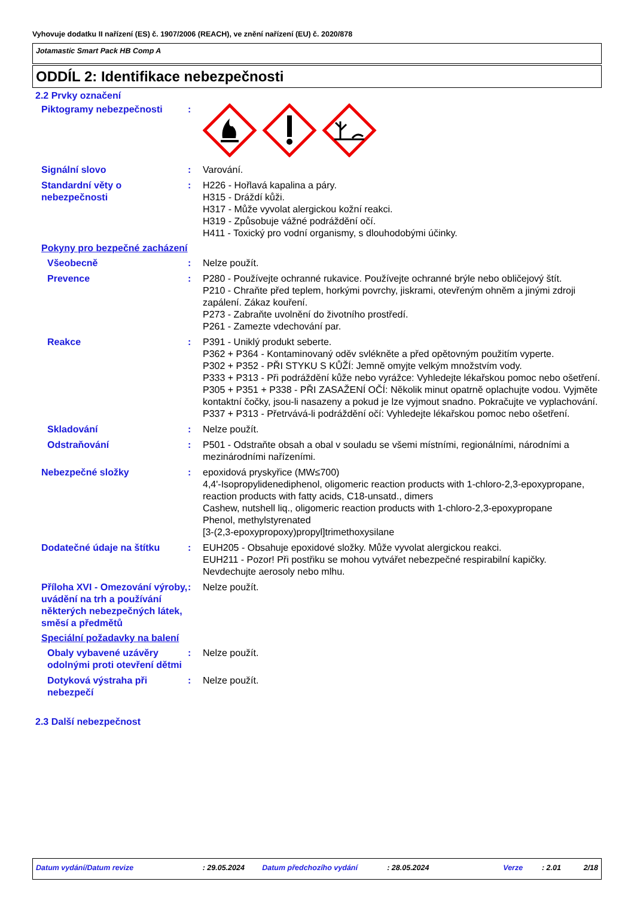Vyhovuje dodatku II nařízení (ES) č. 1907/2006 (REACH), ve znění nařízení (EU) č. 2020/878
Jotamastic Smart Pack HB Comp A
ODDÍL 2: Identifikace nebezpečnosti
2.2 Prvky označení
Piktogramy nebezpečnosti :
Signální slovo : Varování.
Standardní věty o nebezpečnosti
: H226 - Hořlavá kapalina a páry.
H315 - Dráždí kůži.
H317 - Může vyvolat alergickou kožní reakci.
H319 - Způsobuje vážné podráždění očí.
H411 - Toxický pro vodní organismy, s dlouhodobými účinky.
Pokyny pro bezpečné zacházení
Všeobecně : Nelze použít.
Prevence : P280 - Používejte ochranné rukavice. Používejte ochranné brýle nebo obličejový štít.
P210 - Chraňte před teplem, horkými povrchy, jiskrami, otevřeným ohněm a jinými zdroji zapálení. Zákaz kouření.
P273 - Zabraňte uvolnění do životního prostředí.
P261 - Zamezte vdechování par.
Reakce : P391 - Uniklý produkt seberte.
P362 + P364 - Kontaminovaný oděv svlékněte a před opětovným použitím vyperte.
P302 + P352 - PŘI STYKU S KŮŽÍ: Jemně omyjte velkým množstvím vody.
P333 + P313 - Při podráždění kůže nebo vyrážce: Vyhledejte lékařskou pomoc nebo ošetření.
P305 + P351 + P338 - PŘI ZASAŽENÍ OČÍ: Několik minut opatrně oplachujte vodou. Vyjměte kontaktní čočky, jsou-li nasazeny a pokud je lze vyjmout snadno. Pokračujte ve vyplachování.
P337 + P313 - Přetrvává-li podráždění očí: Vyhledejte lékařskou pomoc nebo ošetření.
Skladování : Nelze použít.
Odstraňování : P501 - Odstraňte obsah a obal v souladu se všemi místními, regionálními, národními a mezinárodními nařízeními.
Nebezpečné složky : epoxidová pryskyřice (MW≤700)
4,4'-Isopropylidenediphenol, oligomeric reaction products with 1-chloro-2,3-epoxypropane, reaction products with fatty acids, C18-unsatd., dimers
Cashew, nutshell liq., oligomeric reaction products with 1-chloro-2,3-epoxypropane
Phenol, methylstyrenated
[3-(2,3-epoxypropoxy)propyl]trimethoxysilane
Dodatečné údaje na štítku : EUH205 - Obsahuje epoxidové složky. Může vyvolat alergickou reakci.
EUH211 - Pozor! Při postřiku se mohou vytvářet nebezpečné respirabilní kapičky. Nevdechujte aerosoly nebo mlhu.
Příloha XVI - Omezování výroby, uvádění na trh a používání některých nebezpečných látek, směsí a předmětů
: Nelze použít.
Speciální požadavky na balení
Obaly vybavené uzávěry odolnými proti otevření dětmi
: Nelze použít.
Dotyková výstraha při nebezpečí
: Nelze použít.
2.3 Další nebezpečnost
Datum vydání/Datum revize: 29.05.2024 Datum předchozího vydání: 28.05.2024 Verze: 2.01 2/18